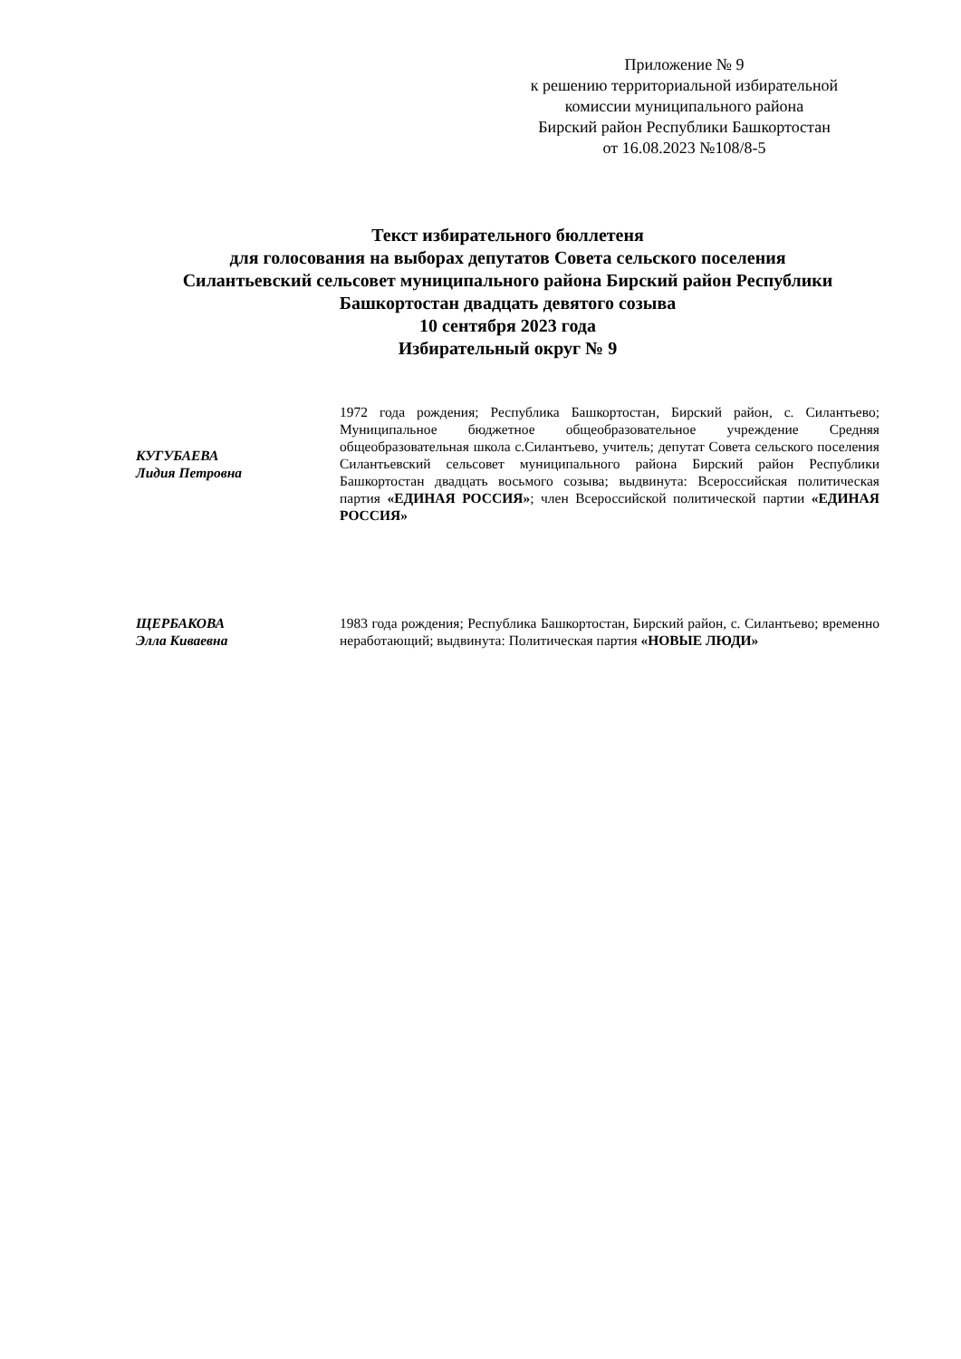Приложение № 9
к решению территориальной избирательной
комиссии муниципального района
Бирский район Республики Башкортостан
от 16.08.2023 №108/8-5
Текст избирательного бюллетеня
для голосования на выборах депутатов Совета сельского поселения
Силантьевский сельсовет муниципального района Бирский район Республики
Башкортостан двадцать девятого созыва
10 сентября 2023 года
Избирательный округ № 9
КУГУБАЕВА
Лидия Петровна
1972 года рождения; Республика Башкортостан, Бирский район, с. Силантьево; Муниципальное бюджетное общеобразовательное учреждение Средняя общеобразовательная школа с.Силантьево, учитель; депутат Совета сельского поселения Силантьевский сельсовет муниципального района Бирский район Республики Башкортостан двадцать восьмого созыва; выдвинута: Всероссийская политическая партия «ЕДИНАЯ РОССИЯ»; член Всероссийской политической партии «ЕДИНАЯ РОССИЯ»
ЩЕРБАКОВА
Элла Киваевна
1983 года рождения; Республика Башкортостан, Бирский район, с. Силантьево; временно неработающий; выдвинута: Политическая партия «НОВЫЕ ЛЮДИ»